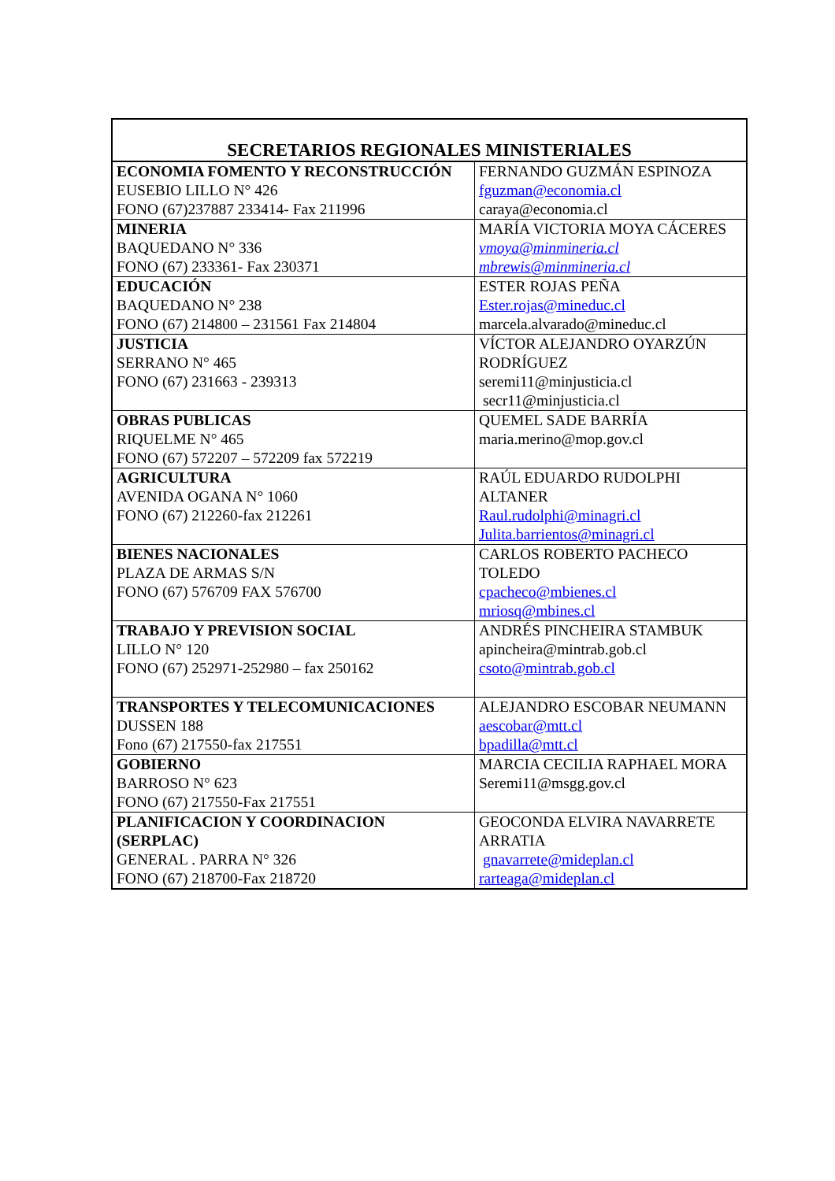| SECRETARIOS REGIONALES MINISTERIALES | |
| --- | --- |
| ECONOMIA FOMENTO Y RECONSTRUCCIÓN EUSEBIO LILLO N° 426 FONO (67)237887 233414- Fax 211996 | FERNANDO GUZMÁN ESPINOZA fguzman@economia.cl caraya@economia.cl |
| MINERIA BAQUEDANO N° 336 FONO (67) 233361- Fax 230371 | MARÍA VICTORIA MOYA CÁCERES vmoya@minmineria.cl mbrewis@minmineria.cl |
| EDUCACIÓN BAQUEDANO N° 238 FONO (67) 214800 – 231561 Fax 214804 | ESTER ROJAS PEÑA Ester.rojas@mineduc.cl marcela.alvarado@mineduc.cl |
| JUSTICIA SERRANO N° 465 FONO (67) 231663 - 239313 | VÍCTOR ALEJANDRO OYARZÚN RODRÍGUEZ seremi11@minjusticia.cl secr11@minjusticia.cl |
| OBRAS PUBLICAS RIQUELME N° 465 FONO (67) 572207 – 572209 fax 572219 | QUEMEL SADE BARRÍA maria.merino@mop.gov.cl |
| AGRICULTURA AVENIDA OGANA N° 1060 FONO (67) 212260-fax 212261 | RAÚL EDUARDO RUDOLPHI ALTANER Raul.rudolphi@minagri.cl Julita.barrientos@minagri.cl |
| BIENES NACIONALES PLAZA DE ARMAS S/N FONO (67) 576709 FAX 576700 | CARLOS ROBERTO PACHECO TOLEDO cpacheco@mbienes.cl mriosq@mbines.cl |
| TRABAJO Y PREVISION SOCIAL LILLO N° 120 FONO (67) 252971-252980 – fax 250162 | ANDRÉS PINCHEIRA STAMBUK apincheira@mintrab.gob.cl csoto@mintrab.gob.cl |
| TRANSPORTES Y TELECOMUNICACIONES DUSSEN 188 Fono (67) 217550-fax 217551 | ALEJANDRO ESCOBAR NEUMANN aescobar@mtt.cl bpadilla@mtt.cl |
| GOBIERNO BARROSO N° 623 FONO (67) 217550-Fax 217551 | MARCIA CECILIA RAPHAEL MORA Seremi11@msgg.gov.cl |
| PLANIFICACION Y COORDINACION (SERPLAC) GENERAL . PARRA N° 326 FONO (67) 218700-Fax 218720 | GEOCONDA ELVIRA NAVARRETE ARRATIA gnavarrete@mideplan.cl rarteaga@mideplan.cl |